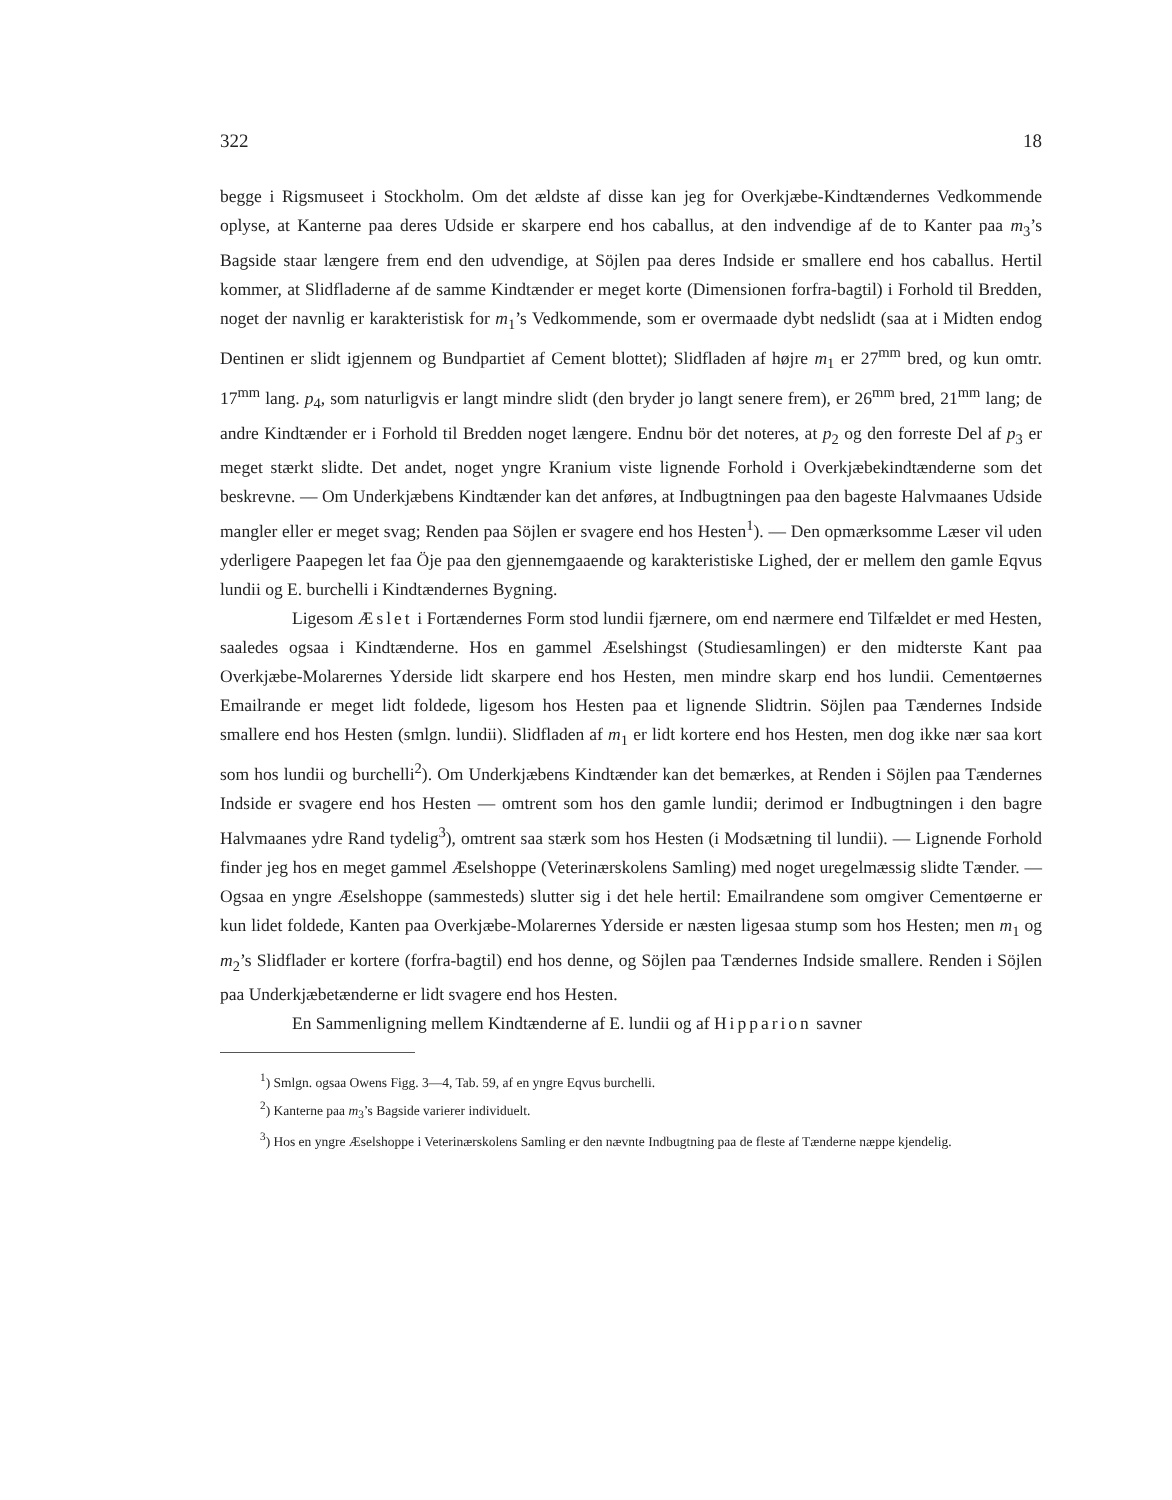322 18
begge i Rigsmuseet i Stockholm. Om det ældste af disse kan jeg for Overkjæbe-Kindtændernes Vedkommende oplyse, at Kanterne paa deres Udside er skarpere end hos caballus, at den indvendige af de to Kanter paa m<sub>3</sub>’s Bagside staar længere frem end den udvendige, at Söjlen paa deres Indside er smallere end hos caballus. Hertil kommer, at Slidfladerne af de samme Kindtænder er meget korte (Dimensionen forfra-bagtil) i Forhold til Bredden, noget der navnlig er karakteristisk for m<sub>1</sub>’s Vedkommende, som er overmaade dybt nedslidt (saa at i Midten endog Dentinen er slidt igjennem og Bundpartiet af Cement blottet); Slidfladen af højre m<sub>1</sub> er 27<sup>mm</sup> bred, og kun omtr. 17<sup>mm</sup> lang. p<sub>4</sub>, som naturligvis er langt mindre slidt (den bryder jo langt senere frem), er 26<sup>mm</sup> bred, 21<sup>mm</sup> lang; de andre Kindtænder er i Forhold til Bredden noget længere. Endnu bör det noteres, at p<sub>2</sub> og den forreste Del af p<sub>3</sub> er meget stærkt slidte. Det andet, noget yngre Kranium viste lignende Forhold i Overkjæbekindtænderne som det beskrevne. — Om Underkjæbens Kindtænder kan det anføres, at Indbugtningen paa den bageste Halvmaanes Udside mangler eller er meget svag; Renden paa Söjlen er svagere end hos Hesten<sup>1</sup>). — Den opmærksomme Læser vil uden yderligere Paapegen let faa Öje paa den gjennemgaaende og karakteristiske Lighed, der er mellem den gamle Eqvus lundii og E. burchelli i Kindtændernes Bygning.
Ligesom Æslet i Fortændernes Form stod lundii fjærnere, om end nærmere end Tilfældet er med Hesten, saaledes ogsaa i Kindtænderne. Hos en gammel Æselshingst (Studiesamlingen) er den midterste Kant paa Overkjæbe-Molarernes Yderside lidt skarpere end hos Hesten, men mindre skarp end hos lundii. Cementøernes Emailrande er meget lidt foldede, ligesom hos Hesten paa et lignende Slidtrin. Söjlen paa Tændernes Indside smallere end hos Hesten (smlgn. lundii). Slidfladen af m<sub>1</sub> er lidt kortere end hos Hesten, men dog ikke nær saa kort som hos lundii og burchelli<sup>2</sup>). Om Underkjæbens Kindtænder kan det bemærkes, at Renden i Söjlen paa Tændernes Indside er svagere end hos Hesten — omtrent som hos den gamle lundii; derimod er Indbugtningen i den bagre Halvmaanes ydre Rand tydelig<sup>3</sup>), omtrent saa stærk som hos Hesten (i Modsætning til lundii). — Lignende Forhold finder jeg hos en meget gammel Æselshoppe (Veterinærskolens Samling) med noget uregelmæssig slidte Tænder. — Ogsaa en yngre Æselshoppe (sammesteds) slutter sig i det hele hertil: Emailrandene som omgiver Cementøerne er kun lidet foldede, Kanten paa Overkjæbe-Molarernes Yderside er næsten ligesaa stump som hos Hesten; men m<sub>1</sub> og m<sub>2</sub>’s Slidflader er kortere (forfra-bagtil) end hos denne, og Söjlen paa Tændernes Indside smallere. Renden i Söjlen paa Underkjæbetænderne er lidt svagere end hos Hesten.
En Sammenligning mellem Kindtænderne af E. lundii og af Hipparion savner
<sup>1</sup>) Smlgn. ogsaa Owens Figg. 3—4, Tab. 59, af en yngre Eqvus burchelli.
<sup>2</sup>) Kanterne paa m<sub>3</sub>’s Bagside varierer individuelt.
<sup>3</sup>) Hos en yngre Æselshoppe i Veterinærskolens Samling er den nævnte Indbugtning paa de fleste af Tænderne næppe kjendelig.